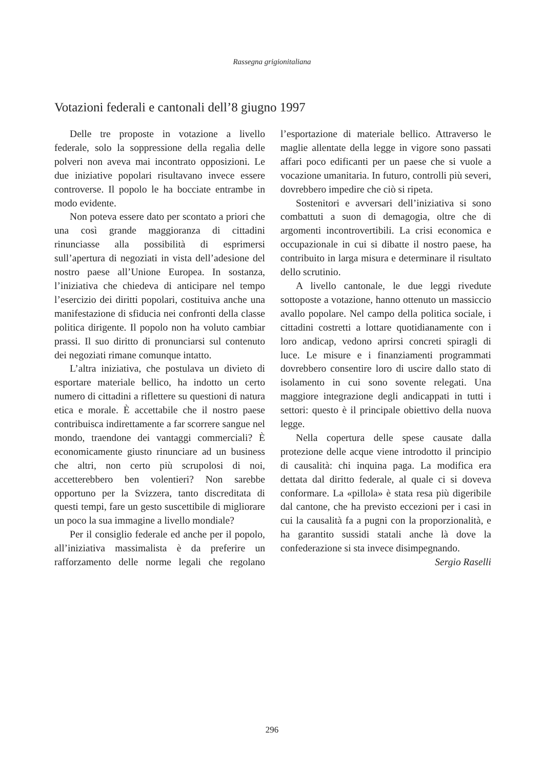Rassegna grigionitaliana
Votazioni federali e cantonali dell’8 giugno 1997
Delle tre proposte in votazione a livello federale, solo la soppressione della regalìa delle polveri non aveva mai incontrato opposizioni. Le due iniziative popolari risultavano invece essere controverse. Il popolo le ha bocciate entrambe in modo evidente.
Non poteva essere dato per scontato a priori che una così grande maggioranza di cittadini rinunciasse alla possibilità di esprimersi sull’apertura di negoziati in vista dell’adesione del nostro paese all’Unione Europea. In sostanza, l’iniziativa che chiedeva di anticipare nel tempo l’esercizio dei diritti popolari, costituiva anche una manifestazione di sfiducia nei confronti della classe politica dirigente. Il popolo non ha voluto cambiar prassi. Il suo diritto di pronunciarsi sul contenuto dei negoziati rimane comunque intatto.
L’altra iniziativa, che postulava un divieto di esportare materiale bellico, ha indotto un certo numero di cittadini a riflettere su questioni di natura etica e morale. È accettabile che il nostro paese contribuisca indirettamente a far scorrere sangue nel mondo, traendone dei vantaggi commerciali? È economicamente giusto rinunciare ad un business che altri, non certo più scrupolosi di noi, accetterebbero ben volentieri? Non sarebbe opportuno per la Svizzera, tanto discreditata di questi tempi, fare un gesto suscettibile di migliorare un poco la sua immagine a livello mondiale?
Per il consiglio federale ed anche per il popolo, all’iniziativa massimalista è da preferire un rafforzamento delle norme legali che regolano l’esportazione di materiale bellico. Attraverso le maglie allentate della legge in vigore sono passati affari poco edificanti per un paese che si vuole a vocazione umanitaria. In futuro, controlli più severi, dovrebbero impedire che ciò si ripeta.
Sostenitori e avversari dell’iniziativa si sono combattuti a suon di demagogia, oltre che di argomenti incontrovertibili. La crisi economica e occupazionale in cui si dibatte il nostro paese, ha contribuito in larga misura e determinare il risultato dello scrutinio.
A livello cantonale, le due leggi rivedute sottoposte a votazione, hanno ottenuto un massiccio avallo popolare. Nel campo della politica sociale, i cittadini costretti a lottare quotidianamente con i loro andicap, vedono aprirsi concreti spiragli di luce. Le misure e i finanziamenti programmati dovrebbero consentire loro di uscire dallo stato di isolamento in cui sono sovente relegati. Una maggiore integrazione degli andicappati in tutti i settori: questo è il principale obiettivo della nuova legge.
Nella copertura delle spese causate dalla protezione delle acque viene introdotto il principio di causalità: chi inquina paga. La modifica era dettata dal diritto federale, al quale ci si doveva conformare. La «pillola» è stata resa più digeribile dal cantone, che ha previsto eccezioni per i casi in cui la causalità fa a pugni con la proporzionalità, e ha garantito sussidi statali anche là dove la confederazione si sta invece disimpegnando.
Sergio Raselli
296